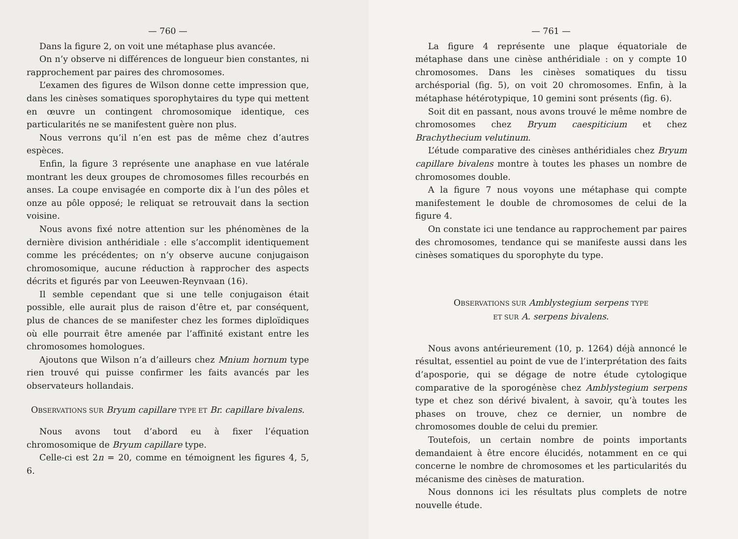— 760 —
Dans la figure 2, on voit une métaphase plus avancée.
On n’y observe ni différences de longueur bien constantes, ni rapprochement par paires des chromosomes.
L’examen des figures de Wilson donne cette impression que, dans les cinèses somatiques sporophytaires du type qui mettent en œuvre un contingent chromosomique identique, ces particularités ne se manifestent guère non plus.
Nous verrons qu’il n’en est pas de même chez d’autres espèces.
Enfin, la figure 3 représente une anaphase en vue latérale montrant les deux groupes de chromosomes filles recourbés en anses. La coupe envisagée en comporte dix à l’un des pôles et onze au pôle opposé; le reliquat se retrouvait dans la section voisine.
Nous avons fixé notre attention sur les phénomènes de la dernière division anthéridiale : elle s’accomplit identiquement comme les précédentes; on n’y observe aucune conjugaison chromosomique, aucune réduction à rapprocher des aspects décrits et figurés par von Leeuwen-Reynvaan (16).
Il semble cependant que si une telle conjugaison était possible, elle aurait plus de raison d’être et, par conséquent, plus de chances de se manifester chez les formes diploïdiques où elle pourrait être amenée par l’affinité existant entre les chromosomes homologues.
Ajoutons que Wilson n’a d’ailleurs chez Mnium hornum type rien trouvé qui puisse confirmer les faits avancés par les observateurs hollandais.
OBSERVATIONS SUR Bryum capillare TYPE ET Br. capillare bivalens.
Nous avons tout d’abord eu à fixer l’équation chromosomique de Bryum capillare type.
Celle-ci est 2n = 20, comme en témoignent les figures 4, 5, 6.
— 761 —
La figure 4 représente une plaque équatoriale de métaphase dans une cinèse anthéridiale : on y compte 10 chromosomes. Dans les cinèses somatiques du tissu archésporial (fig. 5), on voit 20 chromosomes. Enfin, à la métaphase hétérotypique, 10 gemini sont présents (fig. 6).
Soit dit en passant, nous avons trouvé le même nombre de chromosomes chez Bryum caespiticium et chez Brachythecium velutinum.
L’étude comparative des cinèses anthéridiales chez Bryum capillare bivalens montre à toutes les phases un nombre de chromosomes double.
A la figure 7 nous voyons une métaphase qui compte manifestement le double de chromosomes de celui de la figure 4.
On constate ici une tendance au rapprochement par paires des chromosomes, tendance qui se manifeste aussi dans les cinèses somatiques du sporophyte du type.
OBSERVATIONS SUR Amblystegium serpens TYPE
ET SUR A. serpens bivalens.
Nous avons antérieurement (10, p. 1264) déjà annoncé le résultat, essentiel au point de vue de l’interprétation des faits d’aposporie, qui se dégage de notre étude cytologique comparative de la sporogénèse chez Amblystegium serpens type et chez son dérivé bivalent, à savoir, qu’à toutes les phases on trouve, chez ce dernier, un nombre de chromosomes double de celui du premier.
Toutefois, un certain nombre de points importants demandaient à être encore élucidés, notamment en ce qui concerne le nombre de chromosomes et les particularités du mécanisme des cinèses de maturation.
Nous donnons ici les résultats plus complets de notre nouvelle étude.